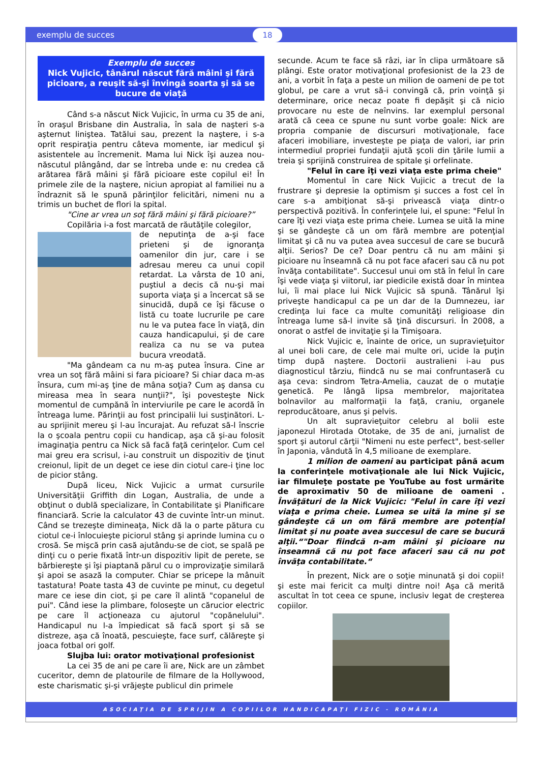exemplu de succes 18
Exemplu de succes
Nick Vujicic, tânărul născut fără mâini şi fără picioare, a reuşit să-şi învingă soarta şi să se bucure de viaţă
Când s-a născut Nick Vujicic, în urma cu 35 de ani, în oraşul Brisbane din Australia, în sala de naşteri s-a aşternut liniştea. Tatălui sau, prezent la naştere, i s-a oprit respiraţia pentru câteva momente, iar medicul şi asistentele au încremenit. Mama lui Nick îşi auzea nou-născutul plângând, dar se întreba unde e: nu credea că arătarea fără mâini şi fără picioare este copilul ei! În primele zile de la naştere, niciun apropiat al familiei nu a îndraznit să le spună părinţilor felicitări, nimeni nu a trimis un buchet de flori la spital.
"Cine ar vrea un soţ fără mâini şi fără picioare?”
Copilăria i-a fost marcată de răutăţile colegilor,
de neputinţa de a-şi face prieteni şi de ignoranţa oamenilor din jur, care i se adresau mereu ca unui copil retardat. La vârsta de 10 ani, puştiul a decis că nu-şi mai suporta viaţa şi a încercat să se sinucidă, după ce îşi făcuse o listă cu toate lucrurile pe care nu le va putea face în viaţă, din cauza handicapului, şi de care realiza ca nu se va putea bucura vreodată.
"Ma gândeam ca nu m-aş putea însura. Cine ar vrea un soţ fără mâini si fara picioare? Si chiar daca m-as însura, cum mi-aş ţine de mâna soţia? Cum aş dansa cu mireasa mea în seara nunţii?", îşi povesteşte Nick momentul de cumpănă în interviurile pe care le acordă în întreaga lume. Părinţii au fost principalii lui susţinători. L-au sprijinit mereu şi l-au încurajat. Au refuzat să-l înscrie la o şcoala pentru copii cu handicap, aşa că şi-au folosit imaginaţia pentru ca Nick să facă faţă cerinţelor. Cum cel mai greu era scrisul, i-au construit un dispozitiv de ţinut creionul, lipit de un deget ce iese din ciotul care-i ţine loc de picior stâng.
După liceu, Nick Vujicic a urmat cursurile Universităţii Griffith din Logan, Australia, de unde a obţinut o dublă specializare, în Contabilitate şi Planificare financiară. Scrie la calculator 43 de cuvinte într-un minut. Când se trezeşte dimineaţa, Nick dă la o parte pătura cu ciotul ce-i înlocuieşte piciorul stâng şi aprinde lumina cu o crosă. Se mişcă prin casă ajutându-se de ciot, se spală pe dinţi cu o perie fixată într-un dispozitiv lipit de perete, se bărbiereşte şi îşi piaptană părul cu o improvizaţie similară şi apoi se asază la computer. Chiar se pricepe la mânuit tastatura! Poate tasta 43 de cuvinte pe minut, cu degetul mare ce iese din ciot, şi pe care îl alintă "copanelul de pui". Când iese la plimbare, foloseşte un cărucior electric pe care îl acţioneaza cu ajutorul "copănelului". Handicapul nu l-a împiedicat să facă sport şi să se distreze, aşa că înoată, pescuieşte, face surf, călăreşte şi joaca fotbal ori golf.
Slujba lui: orator motivaţional profesionist
La cei 35 de ani pe care îi are, Nick are un zâmbet cuceritor, demn de platourile de filmare de la Hollywood, este charismatic şi-şi vrăjeşte publicul din primele
secunde. Acum te face să râzi, iar în clipa următoare să plângi. Este orator motivaţional profesionist de la 23 de ani, a vorbit în faţa a peste un milion de oameni de pe tot globul, pe care a vrut să-i convingă că, prin voinţă şi determinare, orice necaz poate fi depăşit şi că nicio provocare nu este de neînvins. Iar exemplul personal arată că ceea ce spune nu sunt vorbe goale: Nick are propria companie de discursuri motivaţionale, face afaceri imobiliare, investeşte pe piaţa de valori, iar prin intermediul propriei fundaţii ajută şcoli din ţările lumii a treia şi sprijină construirea de spitale şi orfelinate.
"Felul în care îţi vezi viaţa este prima cheie"
Momentul în care Nick Vujicic a trecut de la frustrare şi depresie la optimism şi succes a fost cel în care s-a ambiţionat să-şi privească viaţa dintr-o perspectivă pozitivă. În conferinţele lui, el spune: "Felul în care îţi vezi viaţa este prima cheie. Lumea se uită la mine şi se gândeşte că un om fără membre are potenţial limitat şi că nu va putea avea succesul de care se bucură alţii. Serios? De ce? Doar pentru că nu am mâini şi picioare nu înseamnă că nu pot face afaceri sau că nu pot învăţa contabilitate". Succesul unui om stă în felul în care îşi vede viaţa şi viitorul, iar piedicile există doar în mintea lui, îi mai place lui Nick Vujicic să spună. Tânărul îşi priveşte handicapul ca pe un dar de la Dumnezeu, iar credinţa lui face ca multe comunităţi religioase din întreaga lume să-l invite să ţină discursuri. În 2008, a onorat o astfel de invitaţie şi la Timişoara.
Nick Vujicic e, înainte de orice, un supravieţuitor al unei boli care, de cele mai multe ori, ucide la puţin timp după naştere. Doctorii australieni i-au pus diagnosticul târziu, fiindcă nu se mai confruntaseră cu aşa ceva: sindrom Tetra-Amelia, cauzat de o mutaţie genetică. Pe lângă lipsa membrelor, majoritatea bolnavilor au malformaţii la faţă, craniu, organele reproducătoare, anus şi pelvis.
Un alt supravieţuitor celebru al bolii este japonezul Hirotada Ototake, de 35 de ani, jurnalist de sport şi autorul cărţii "Nimeni nu este perfect", best-seller în Japonia, vândută în 4,5 milioane de exemplare.
1 milion de oameni au participat până acum la conferinţele motivaţionale ale lui Nick Vujicic, iar filmuleţe postate pe YouTube au fost urmărite de aproximativ 50 de milioane de oameni . Învăţături de la Nick Vujicic: "Felul în care îţi vezi viaţa e prima cheie. Lumea se uită la mine şi se gândeşte că un om fără membre are potenţial limitat şi nu poate avea succesul de care se bucură alţii.“"Doar fiindcă n-am mâini şi picioare nu înseamnă că nu pot face afaceri sau că nu pot învăţa contabilitate.“
În prezent, Nick are o soţie minunată şi doi copii! şi este mai fericit ca mulţi dintre noi! Aşa că merită ascultat în tot ceea ce spune, inclusiv legat de creşterea copiilor.
ASOCIAŢIA DE SPRIJIN A COPIILOR HANDICAPAŢI FIZIC - ROMÂNIA